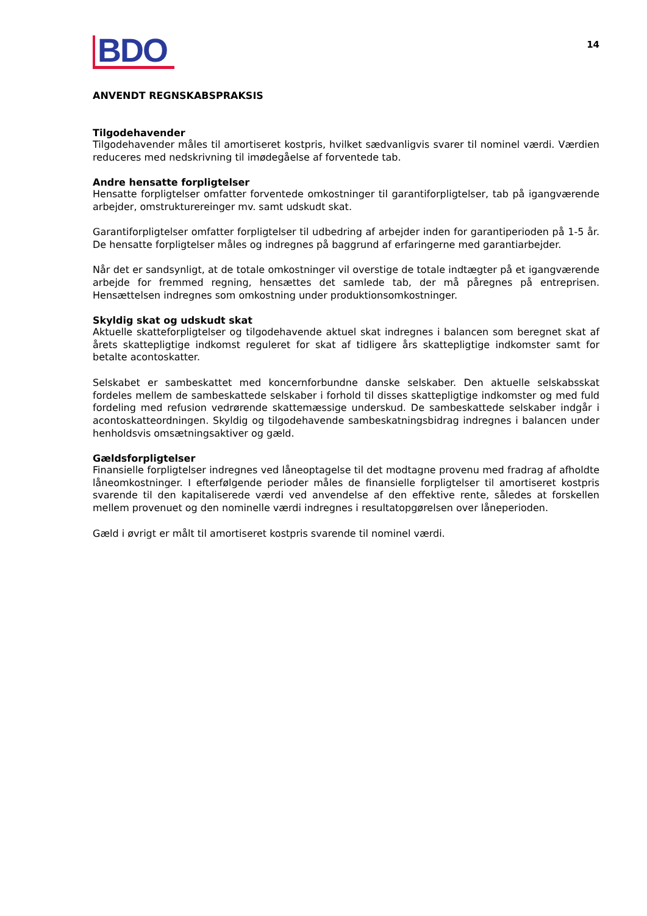BDO
14
ANVENDT REGNSKABSPRAKSIS
Tilgodehavender
Tilgodehavender måles til amortiseret kostpris, hvilket sædvanligvis svarer til nominel værdi. Værdien reduceres med nedskrivning til imødegåelse af forventede tab.
Andre hensatte forpligtelser
Hensatte forpligtelser omfatter forventede omkostninger til garantiforpligtelser, tab på igangværende arbejder, omstrukturereinger mv. samt udskudt skat.
Garantiforpligtelser omfatter forpligtelser til udbedring af arbejder inden for garantiperioden på 1-5 år. De hensatte forpligtelser måles og indregnes på baggrund af erfaringerne med garantiarbejder.
Når det er sandsynligt, at de totale omkostninger vil overstige de totale indtægter på et igangværende arbejde for fremmed regning, hensættes det samlede tab, der må påregnes på entreprisen. Hensættelsen indregnes som omkostning under produktionsomkostninger.
Skyldig skat og udskudt skat
Aktuelle skatteforpligtelser og tilgodehavende aktuel skat indregnes i balancen som beregnet skat af årets skattepligtige indkomst reguleret for skat af tidligere års skattepligtige indkomster samt for betalte acontoskatter.
Selskabet er sambeskattet med koncernforbundne danske selskaber. Den aktuelle selskabsskat fordeles mellem de sambeskattede selskaber i forhold til disses skattepligtige indkomster og med fuld fordeling med refusion vedrørende skattemæssige underskud. De sambeskattede selskaber indgår i acontoskatteordningen. Skyldig og tilgodehavende sambeskatningsbidrag indregnes i balancen under henholdsvis omsætningsaktiver og gæld.
Gældsforpligtelser
Finansielle forpligtelser indregnes ved låneoptagelse til det modtagne provenu med fradrag af afholdte låneomkostninger. I efterfølgende perioder måles de finansielle forpligtelser til amortiseret kostpris svarende til den kapitaliserede værdi ved anvendelse af den effektive rente, således at forskellen mellem provenuet og den nominelle værdi indregnes i resultatopgørelsen over låneperioden.
Gæld i øvrigt er målt til amortiseret kostpris svarende til nominel værdi.